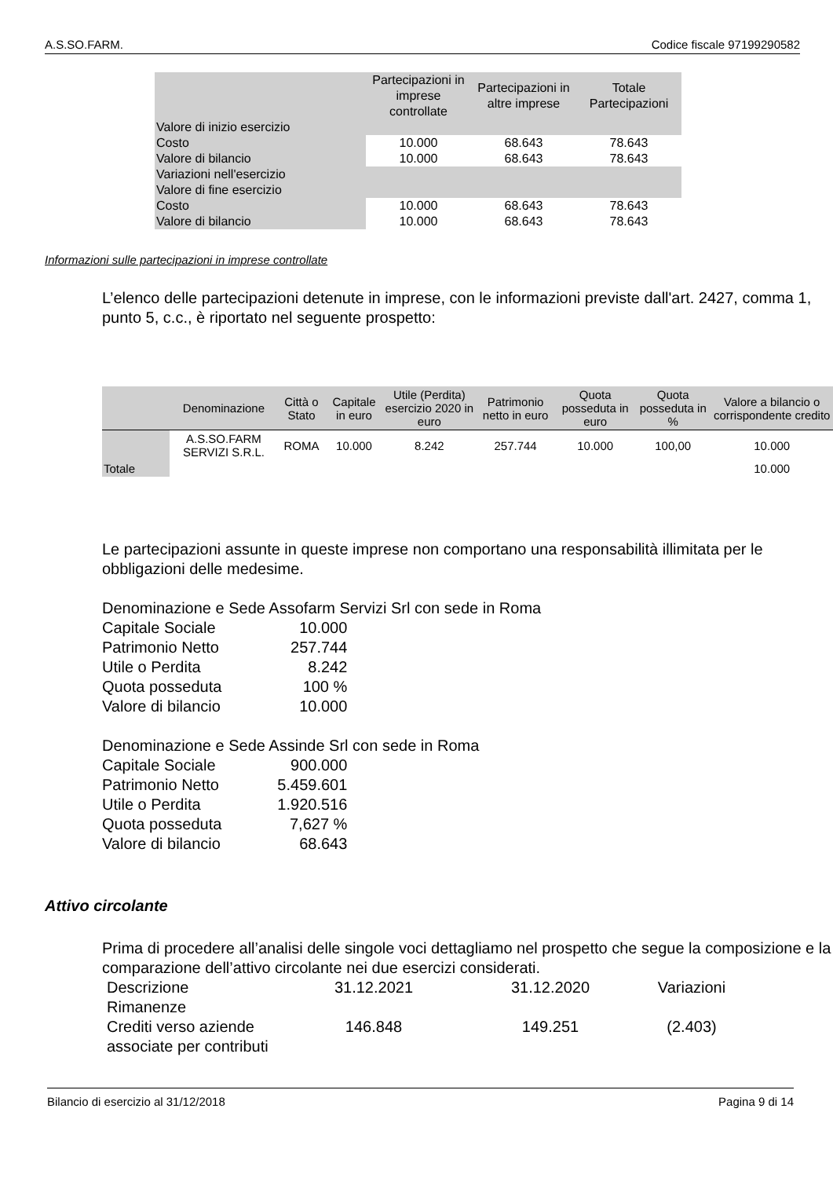A.S.SO.FARM. Codice fiscale 97199290582
| | Partecipazioni in imprese controllate | Partecipazioni in altre imprese | Totale Partecipazioni |
| Valore di inizio esercizio | | | |
| Costo | 10.000 | 68.643 | 78.643 |
| Valore di bilancio | 10.000 | 68.643 | 78.643 |
| Variazioni nell'esercizio | | | |
| Valore di fine esercizio | | | |
| Costo | 10.000 | 68.643 | 78.643 |
| Valore di bilancio | 10.000 | 68.643 | 78.643 |
Informazioni sulle partecipazioni in imprese controllate
L’elenco delle partecipazioni detenute in imprese, con le informazioni previste dall'art. 2427, comma 1, punto 5, c.c., è riportato nel seguente prospetto:
| | Denominazione | Città o Stato | Capitale in euro | Utile (Perdita) esercizio 2020 in euro | Patrimonio netto in euro | Quota posseduta in euro | Quota posseduta in % | Valore a bilancio o corrispondente credito |
| | A.S.SO.FARM SERVIZI S.R.L. | ROMA | 10.000 | 8.242 | 257.744 | 10.000 | 100,00 | 10.000 |
| Totale | | | | | | | | 10.000 |
Le partecipazioni assunte in queste imprese non comportano una responsabilità illimitata per le obbligazioni delle medesime.
Denominazione e Sede Assofarm Servizi Srl con sede in Roma
| Capitale Sociale | 10.000 |
| Patrimonio Netto | 257.744 |
| Utile o Perdita | 8.242 |
| Quota posseduta | 100 % |
| Valore di bilancio | 10.000 |
Denominazione e Sede Assinde Srl con sede in Roma
| Capitale Sociale | 900.000 |
| Patrimonio Netto | 5.459.601 |
| Utile o Perdita | 1.920.516 |
| Quota posseduta | 7,627 % |
| Valore di bilancio | 68.643 |
Attivo circolante
Prima di procedere all’analisi delle singole voci dettagliamo nel prospetto che segue la composizione e la comparazione dell’attivo circolante nei due esercizi considerati.
| Descrizione | 31.12.2021 | 31.12.2020 | Variazioni |
| Rimanenze | | | |
| Crediti verso aziende associate per contributi | 146.848 | 149.251 | (2.403) |
Bilancio di esercizio al 31/12/2018 Pagina 9 di 14